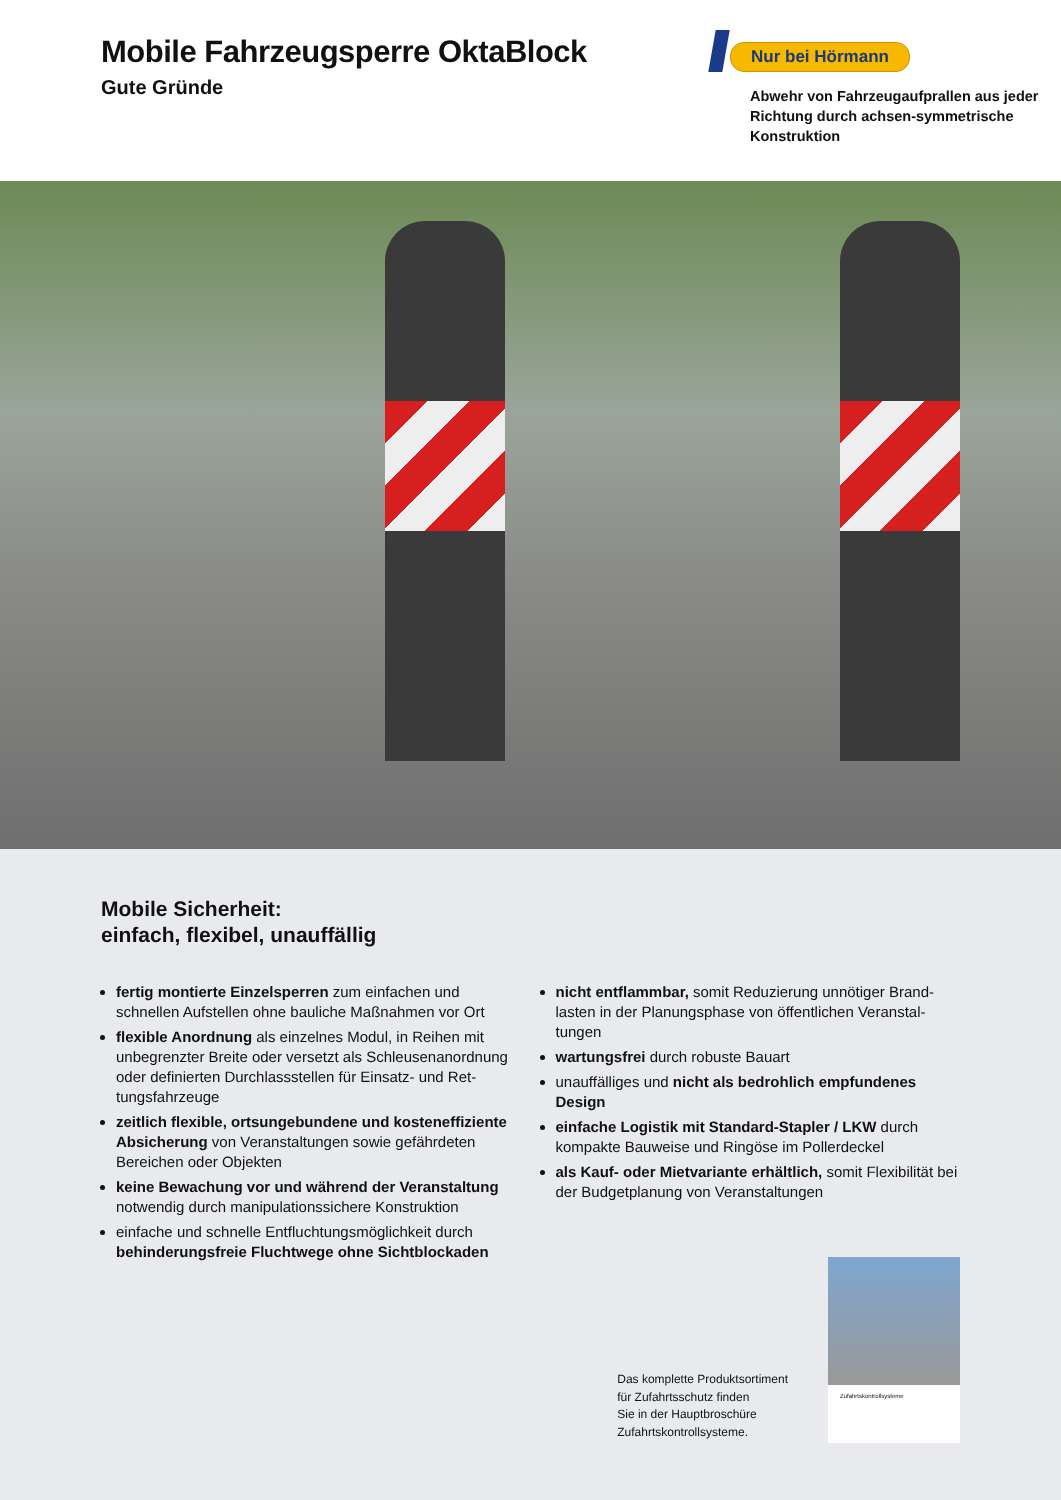Mobile Fahrzeugsperre OktaBlock
Gute Gründe
Nur bei Hörmann
Abwehr von Fahrzeugaufprallen aus jeder Richtung durch achsen-symmetrische Konstruktion
Mobile Sicherheit:
einfach, flexibel, unauffällig
fertig montierte Einzelsperren zum einfachen und schnellen Aufstellen ohne bauliche Maßnahmen vor Ort
flexible Anordnung als einzelnes Modul, in Reihen mit unbegrenzter Breite oder versetzt als Schleusenanordnung oder definierten Durchlassstellen für Einsatz- und Ret-tungsfahrzeuge
zeitlich flexible, ortsungebundene und kosteneffiziente Absicherung von Veranstaltungen sowie gefährdeten Bereichen oder Objekten
keine Bewachung vor und während der Veranstaltung notwendig durch manipulationssichere Konstruktion
einfache und schnelle Entfluchtungsmöglichkeit durch behinderungsfreie Fluchtwege ohne Sichtblockaden
nicht entflammbar, somit Reduzierung unnötiger Brand-lasten in der Planungsphase von öffentlichen Veranstal-tungen
wartungsfrei durch robuste Bauart
unauffälliges und nicht als bedrohlich empfundenes Design
einfache Logistik mit Standard-Stapler / LKW durch kompakte Bauweise und Ringöse im Pollerdeckel
als Kauf- oder Mietvariante erhältlich, somit Flexibilität bei der Budgetplanung von Veranstaltungen
Das komplette Produktsortiment
für Zufahrtsschutz finden
Sie in der Hauptbroschüre
Zufahrtskontrollsysteme.
Zufahrtskontrollsysteme